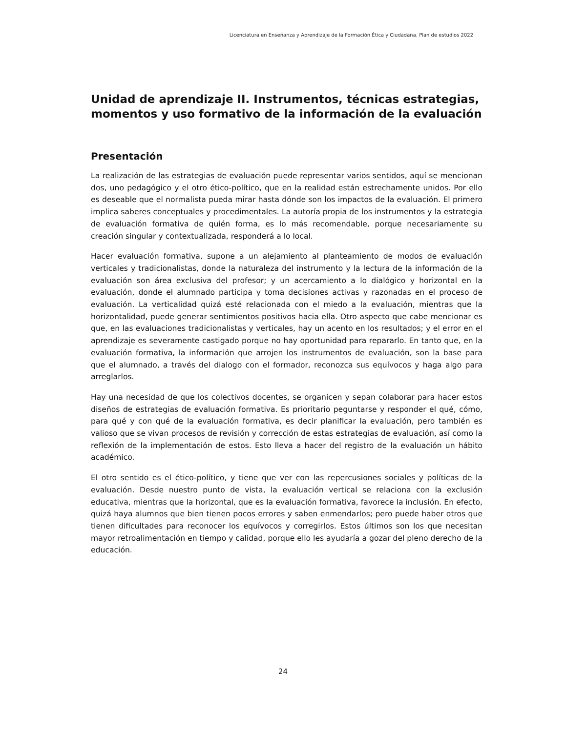Licenciatura en Enseñanza y Aprendizaje de la Formación Ética y Ciudadana. Plan de estudios 2022
Unidad de aprendizaje II. Instrumentos, técnicas estrategias, momentos y uso formativo de la información de la evaluación
Presentación
La realización de las estrategias de evaluación puede representar varios sentidos, aquí se mencionan dos, uno pedagógico y el otro ético-político, que en la realidad están estrechamente unidos. Por ello es deseable que el normalista pueda mirar hasta dónde son los impactos de la evaluación. El primero implica saberes conceptuales y procedimentales. La autoría propia de los instrumentos y la estrategia de evaluación formativa de quién forma, es lo más recomendable, porque necesariamente su creación singular y contextualizada, responderá a lo local.
Hacer evaluación formativa, supone a un alejamiento al planteamiento de modos de evaluación verticales y tradicionalistas, donde la naturaleza del instrumento y la lectura de la información de la evaluación son área exclusiva del profesor; y un acercamiento a lo dialógico y horizontal en la evaluación, donde el alumnado participa y toma decisiones activas y razonadas en el proceso de evaluación. La verticalidad quizá esté relacionada con el miedo a la evaluación, mientras que la horizontalidad, puede generar sentimientos positivos hacia ella. Otro aspecto que cabe mencionar es que, en las evaluaciones tradicionalistas y verticales, hay un acento en los resultados; y el error en el aprendizaje es severamente castigado porque no hay oportunidad para repararlo. En tanto que, en la evaluación formativa, la información que arrojen los instrumentos de evaluación, son la base para que el alumnado, a través del dialogo con el formador, reconozca sus equívocos y haga algo para arreglarlos.
Hay una necesidad de que los colectivos docentes, se organicen y sepan colaborar para hacer estos diseños de estrategias de evaluación formativa. Es prioritario peguntarse y responder el qué, cómo, para qué y con qué de la evaluación formativa, es decir planificar la evaluación, pero también es valioso que se vivan procesos de revisión y corrección de estas estrategias de evaluación, así como la reflexión de la implementación de estos. Esto lleva a hacer del registro de la evaluación un hábito académico.
El otro sentido es el ético-político, y tiene que ver con las repercusiones sociales y políticas de la evaluación. Desde nuestro punto de vista, la evaluación vertical se relaciona con la exclusión educativa, mientras que la horizontal, que es la evaluación formativa, favorece la inclusión. En efecto, quizá haya alumnos que bien tienen pocos errores y saben enmendarlos; pero puede haber otros que tienen dificultades para reconocer los equívocos y corregirlos. Estos últimos son los que necesitan mayor retroalimentación en tiempo y calidad, porque ello les ayudaría a gozar del pleno derecho de la educación.
24